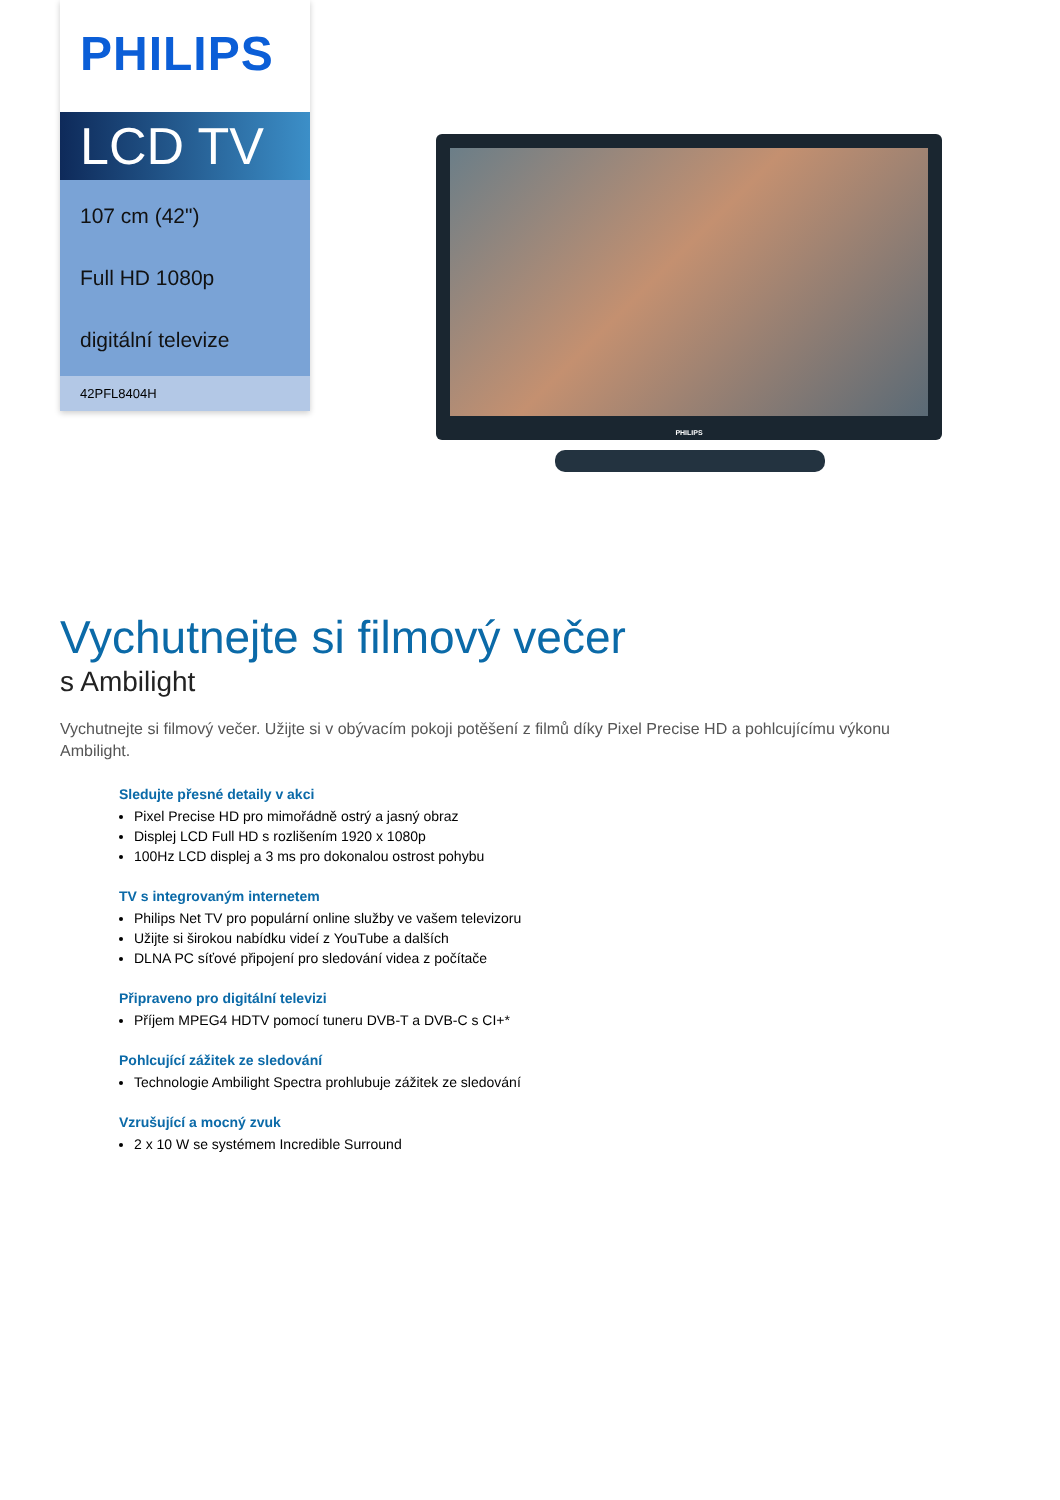PHILIPS
LCD TV
107 cm (42")
Full HD 1080p
digitální televize
42PFL8404H
PHILIPS
Vychutnejte si filmový večer
s Ambilight
Vychutnejte si filmový večer. Užijte si v obývacím pokoji potěšení z filmů díky Pixel Precise HD a pohlcujícímu výkonu Ambilight.
Sledujte přesné detaily v akci
Pixel Precise HD pro mimořádně ostrý a jasný obraz
Displej LCD Full HD s rozlišením 1920 x 1080p
100Hz LCD displej a 3 ms pro dokonalou ostrost pohybu
TV s integrovaným internetem
Philips Net TV pro populární online služby ve vašem televizoru
Užijte si širokou nabídku videí z YouTube a dalších
DLNA PC síťové připojení pro sledování videa z počítače
Připraveno pro digitální televizi
Příjem MPEG4 HDTV pomocí tuneru DVB-T a DVB-C s CI+*
Pohlcující zážitek ze sledování
Technologie Ambilight Spectra prohlubuje zážitek ze sledování
Vzrušující a mocný zvuk
2 x 10 W se systémem Incredible Surround